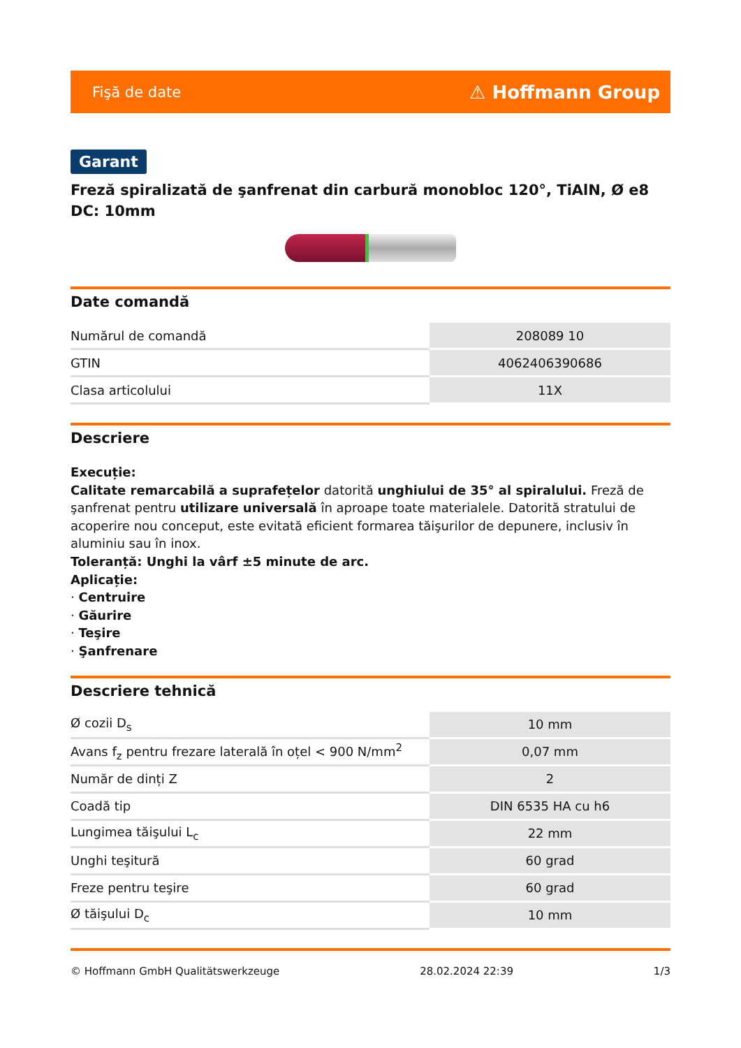Fişă de date ⚠ Hoffmann Group
Garant
Freză spiralizată de şanfrenat din carbură monobloc 120°, TiAlN, Ø e8 DC: 10mm
Date comandă
| Numărul de comandă | 208089 10 |
| GTIN | 4062406390686 |
| Clasa articolului | 11X |
Descriere
Execuție:
Calitate remarcabilă a suprafețelor datorită unghiului de 35° al spiralului. Freză de şanfrenat pentru utilizare universală în aproape toate materialele. Datorită stratului de acoperire nou conceput, este evitată eficient formarea tăişurilor de depunere, inclusiv în aluminiu sau în inox.
Toleranță: Unghi la vârf ±5 minute de arc.
Aplicație:
· Centruire
· Găurire
· Teşire
· Şanfrenare
Descriere tehnică
| Ø cozii D<sub>s</sub> | 10 mm |
| Avans f<sub>z</sub> pentru frezare laterală în oțel < 900 N/mm<sup>2</sup> | 0,07 mm |
| Număr de dinți Z | 2 |
| Coadă tip | DIN 6535 HA cu h6 |
| Lungimea tăişului L<sub>c</sub> | 22 mm |
| Unghi teşitură | 60 grad |
| Freze pentru teşire | 60 grad |
| Ø tăişului D<sub>c</sub> | 10 mm |
© Hoffmann GmbH Qualitätswerkzeuge 28.02.2024 22:39 1/3